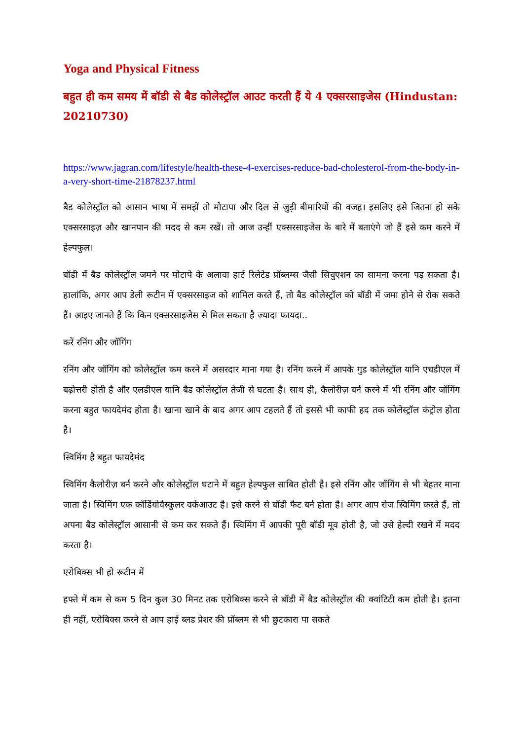Yoga and Physical Fitness
बहुत ही कम समय में बॉडी से बैड कोलेस्ट्रॉल आउट करती हैं ये 4 एक्सरसाइजेस (Hindustan: 20210730)
https://www.jagran.com/lifestyle/health-these-4-exercises-reduce-bad-cholesterol-from-the-body-in-a-very-short-time-21878237.html
बैड कोलेस्ट्रॉल को आसान भाषा में समझें तो मोटापा और दिल से जुड़ी बीमारियों की वजह। इसलिए इसे जितना हो सके एक्सरसाइज़ और खानपान की मदद से कम रखें। तो आज उन्हीं एक्सरसाइजेस के बारे में बताएंगे जो हैं इसे कम करने में हेल्पफुल।
बॉडी में बैड कोलेस्ट्रॉल जमने पर मोटापे के अलावा हार्ट रिलेटेड प्रॉब्लम्स जैसी सिचुएशन का सामना करना पड़ सकता है। हालांकि, अगर आप डेली रूटीन में एक्सरसाइज को शामिल करते हैं, तो बैड कोलेस्ट्रॉल को बॉडी में जमा होने से रोक सकते हैं। आइए जानते हैं कि किन एक्सरसाइजेस से मिल सकता है ज्यादा फायदा..
करें रनिंग और जॉगिंग
रनिंग और जॉगिंग को कोलेस्ट्रॉल कम करने में असरदार माना गया है। रनिंग करने में आपके गुड कोलेस्ट्रॉल यानि एचडीएल में बढ़ोत्तरी होती है और एलडीएल यानि बैड कोलेस्ट्रॉल तेजी से घटता है। साथ ही, कैलोरीज़ बर्न करने में भी रनिंग और जॉगिंग करना बहुत फायदेमंद होता है। खाना खाने के बाद अगर आप टहलते हैं तो इससे भी काफी हद तक कोलेस्ट्रॉल कंट्रोल होता है।
स्विमिंग है बहुत फायदेमंद
स्विमिंग कैलोरीज़ बर्न करने और कोलेस्ट्रॉल घटाने में बहुत हेल्पफुल साबित होती है। इसे रनिंग और जॉगिंग से भी बेहतर माना जाता है। स्विमिंग एक कॉर्डियोवैस्कुलर वर्कआउट है। इसे करने से बॉडी फैट बर्न होता है। अगर आप रोज स्विमिंग करते हैं, तो अपना बैड कोलेस्ट्रॉल आसानी से कम कर सकते हैं। स्विमिंग में आपकी पूरी बॉडी मूव होती है, जो उसे हेल्दी रखने में मदद करता है।
एरोबिक्स भी हो रूटीन में
हफ्ते में कम से कम 5 दिन कुल 30 मिनट तक एरोबिक्स करने से बॉडी में बैड कोलेस्ट्रॉल की क्वांटिटी कम होती है। इतना ही नहीं, एरोबिक्स करने से आप हाई ब्लड प्रेशर की प्रॉब्लम से भी छुटकारा पा सकते